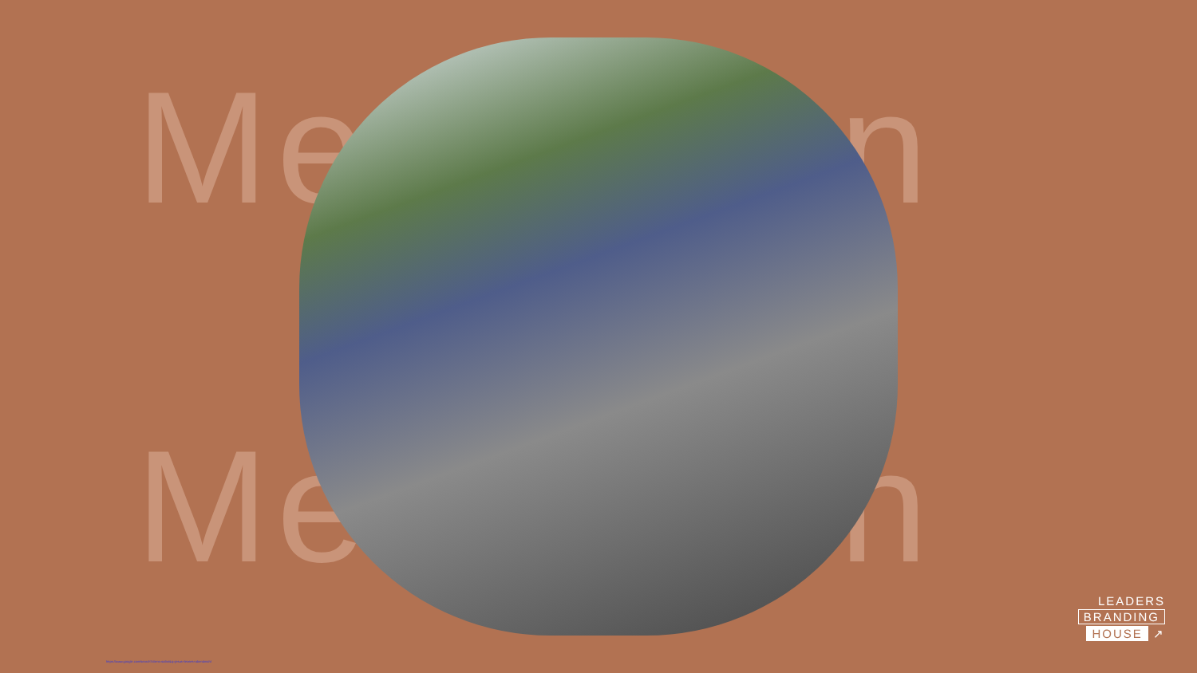Menschen
Menschen
LEADERS
BRANDING
HOUSE ↗
https://www.google.com/search?client=safari&q=jesus+letztes+abendmahl